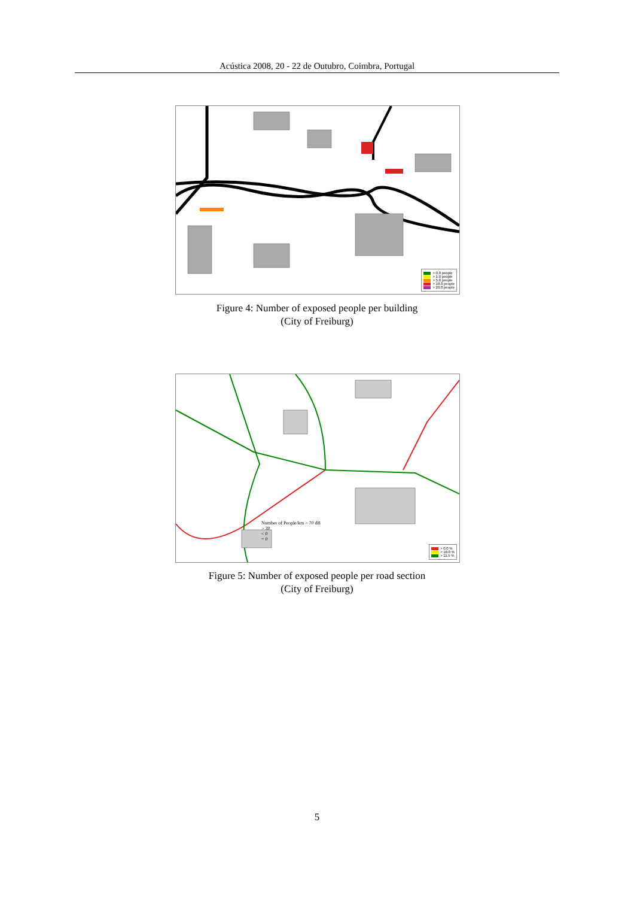Acústica 2008, 20 - 22 de Outubro, Coimbra, Portugal
> 0.0 people
> 1.0 people
> 5.0 people
> 10.0 people
> 20.0 people
Figure 4: Number of exposed people per building
(City of Freiburg)
Number of People/km > 70 dB
> 30
< 0
= 0
> 0.0 %
> 10.0 %
> 11.5 %
Figure 5: Number of exposed people per road section
(City of Freiburg)
5